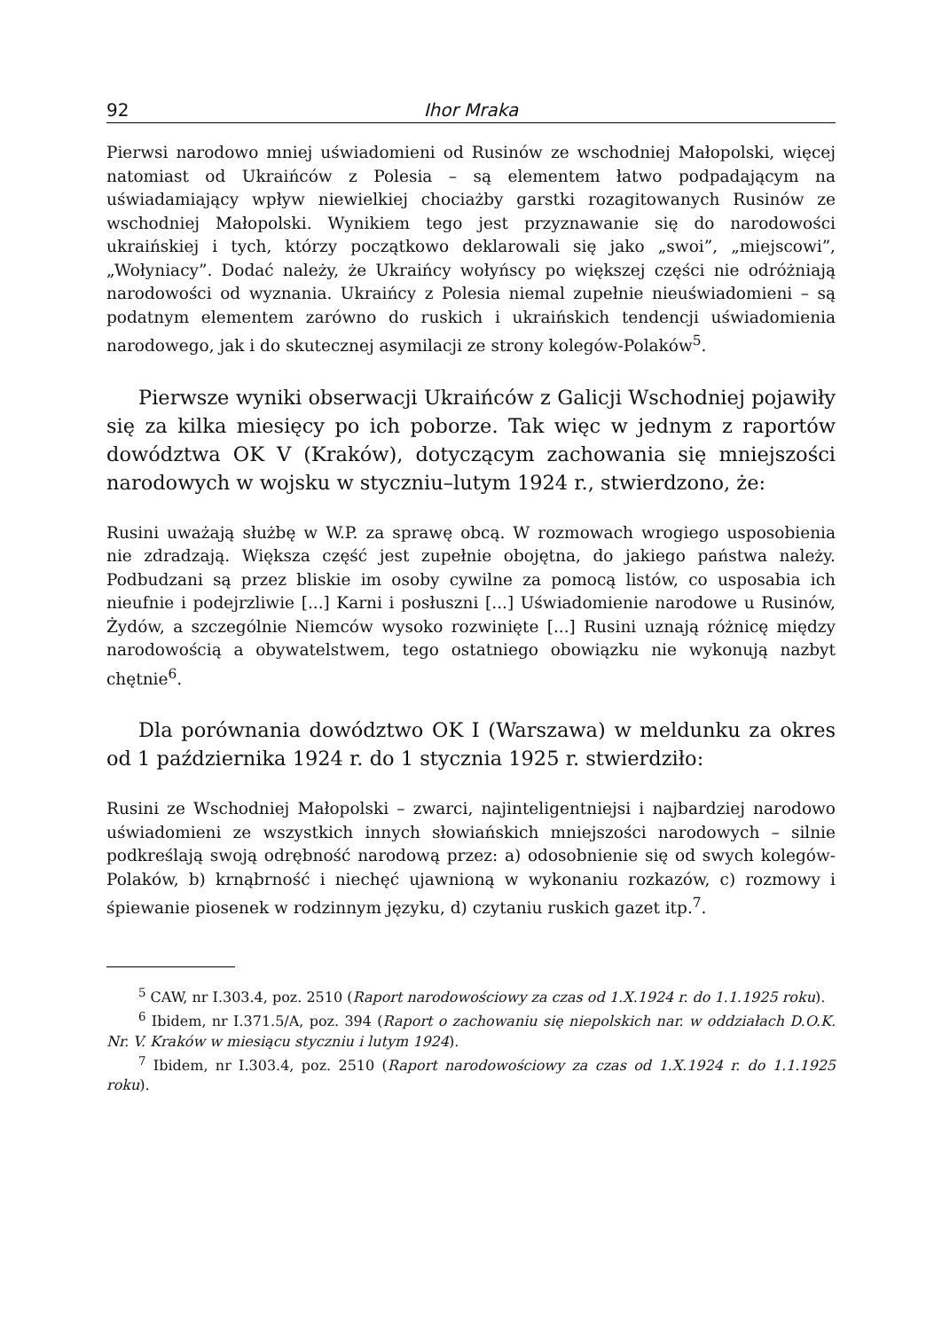92 Ihor Mraka
Pierwsi narodowo mniej uświadomieni od Rusinów ze wschodniej Małopolski, więcej natomiast od Ukraińców z Polesia – są elementem łatwo podpadającym na uświadamiający wpływ niewielkiej chociażby garstki rozagitowanych Rusinów ze wschodniej Małopolski. Wynikiem tego jest przyznawanie się do narodowości ukraińskiej i tych, którzy początkowo deklarowali się jako „swoi”, „miejscowi”, „Wołyniacy”. Dodać należy, że Ukraińcy wołyńscy po większej części nie odróżniają narodowości od wyznania. Ukraińcy z Polesia niemal zupełnie nieuświadomieni – są podatnym elementem zarówno do ruskich i ukraińskich tendencji uświadomienia narodowego, jak i do skutecznej asymilacji ze strony kolegów-Polaków<sup>5</sup>.
Pierwsze wyniki obserwacji Ukraińców z Galicji Wschodniej pojawiły się za kilka miesięcy po ich poborze. Tak więc w jednym z raportów dowództwa OK V (Kraków), dotyczącym zachowania się mniejszości narodowych w wojsku w styczniu–lutym 1924 r., stwierdzono, że:
Rusini uważają służbę w W.P. za sprawę obcą. W rozmowach wrogiego usposobienia nie zdradzają. Większa część jest zupełnie obojętna, do jakiego państwa należy. Podbudzani są przez bliskie im osoby cywilne za pomocą listów, co usposabia ich nieufnie i podejrzliwie [...] Karni i posłuszni [...] Uświadomienie narodowe u Rusinów, Żydów, a szczególnie Niemców wysoko rozwinięte [...] Rusini uznają różnicę między narodowością a obywatelstwem, tego ostatniego obowiązku nie wykonują nazbyt chętnie<sup>6</sup>.
Dla porównania dowództwo OK I (Warszawa) w meldunku za okres od 1 października 1924 r. do 1 stycznia 1925 r. stwierdziło:
Rusini ze Wschodniej Małopolski – zwarci, najinteligentniejsi i najbardziej narodowo uświadomieni ze wszystkich innych słowiańskich mniejszości narodowych – silnie podkreślają swoją odrębność narodową przez: a) odosobnienie się od swych kolegów-Polaków, b) krnąbrność i niechęć ujawnioną w wykonaniu rozkazów, c) rozmowy i śpiewanie piosenek w rodzinnym języku, d) czytaniu ruskich gazet itp.<sup>7</sup>.
<sup>5</sup> CAW, nr I.303.4, poz. 2510 (Raport narodowościowy za czas od 1.X.1924 r. do 1.1.1925 roku).
<sup>6</sup> Ibidem, nr I.371.5/A, poz. 394 (Raport o zachowaniu się niepolskich nar. w oddziałach D.O.K. Nr. V. Kraków w miesiącu styczniu i lutym 1924).
<sup>7</sup> Ibidem, nr I.303.4, poz. 2510 (Raport narodowościowy za czas od 1.X.1924 r. do 1.1.1925 roku).